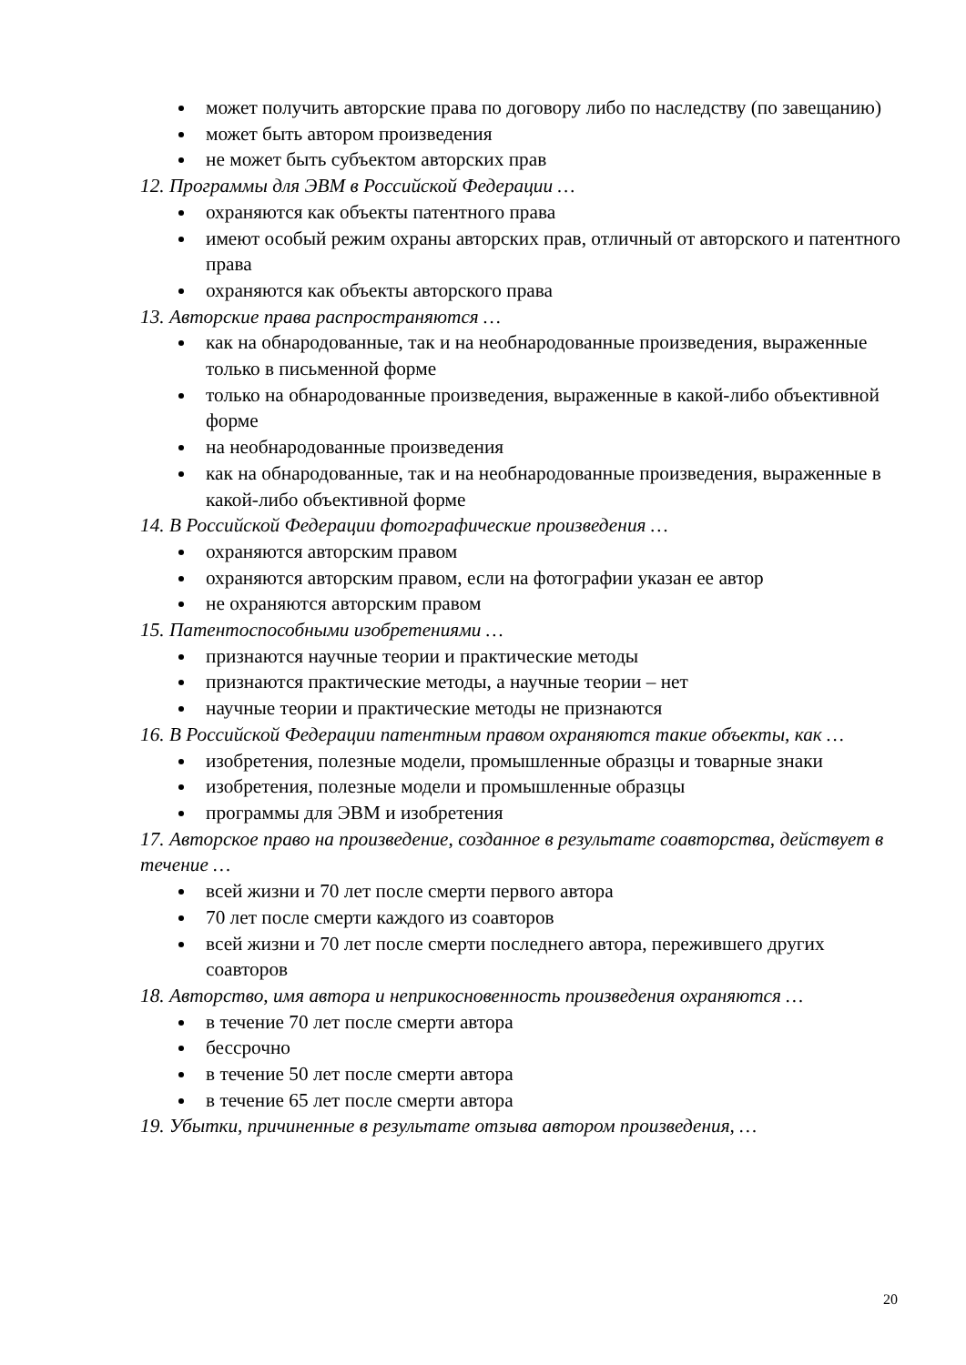может получить авторские права по договору либо по наследству (по завещанию)
может быть автором произведения
не может быть субъектом авторских прав
12. Программы для ЭВМ в Российской Федерации …
охраняются как объекты патентного права
имеют особый режим охраны авторских прав, отличный от авторского и патентного права
охраняются как объекты авторского права
13. Авторские права распространяются …
как на обнародованные, так и на необнародованные произведения, выраженные только в письменной форме
только на обнародованные произведения, выраженные в какой-либо объективной форме
на необнародованные произведения
как на обнародованные, так и на необнародованные произведения, выраженные в какой-либо объективной форме
14. В Российской Федерации фотографические произведения …
охраняются авторским правом
охраняются авторским правом, если на фотографии указан ее автор
не охраняются авторским правом
15. Патентоспособными изобретениями …
признаются научные теории и практические методы
признаются практические методы, а научные теории – нет
научные теории и практические методы не признаются
16. В Российской Федерации патентным правом охраняются такие объекты, как …
изобретения, полезные модели, промышленные образцы и товарные знаки
изобретения, полезные модели и промышленные образцы
программы для ЭВМ и изобретения
17. Авторское право на произведение, созданное в результате соавторства, действует в течение …
всей жизни и 70 лет после смерти первого автора
70 лет после смерти каждого из соавторов
всей жизни и 70 лет после смерти последнего автора, пережившего других соавторов
18. Авторство, имя автора и неприкосновенность произведения охраняются …
в течение 70 лет после смерти автора
бессрочно
в течение 50 лет после смерти автора
в течение 65 лет после смерти автора
19. Убытки, причиненные в результате отзыва автором произведения, …
20